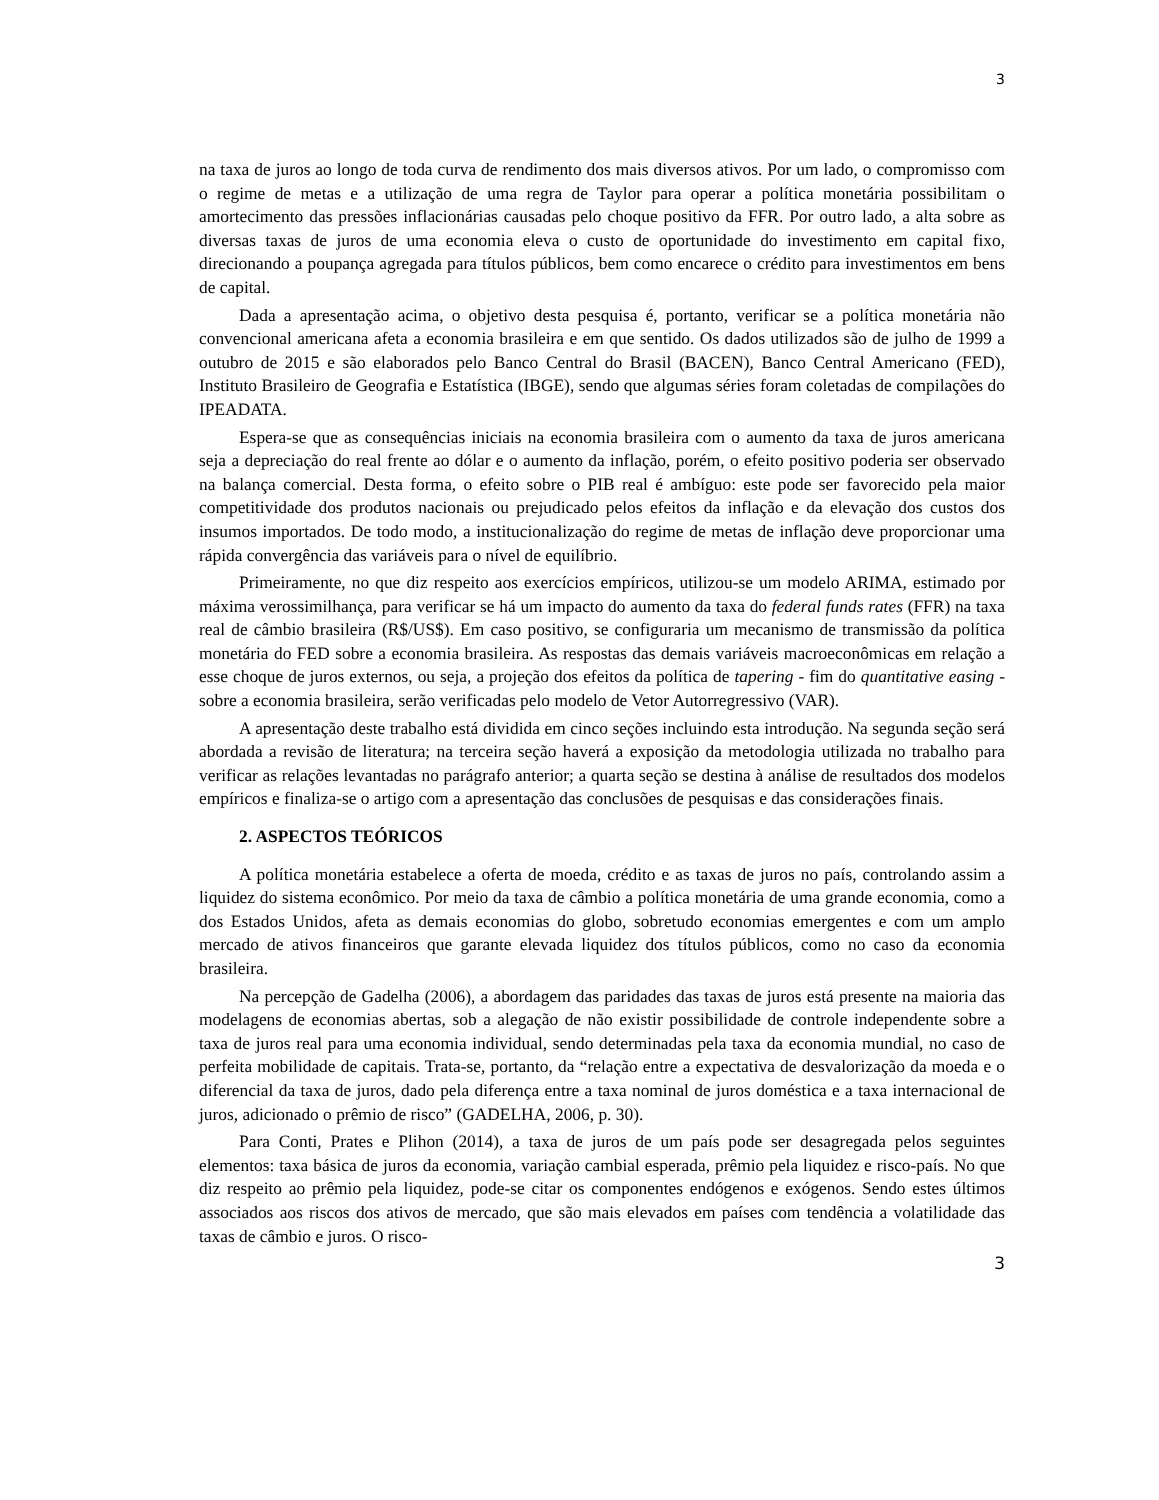3
na taxa de juros ao longo de toda curva de rendimento dos mais diversos ativos. Por um lado, o compromisso com o regime de metas e a utilização de uma regra de Taylor para operar a política monetária possibilitam o amortecimento das pressões inflacionárias causadas pelo choque positivo da FFR. Por outro lado, a alta sobre as diversas taxas de juros de uma economia eleva o custo de oportunidade do investimento em capital fixo, direcionando a poupança agregada para títulos públicos, bem como encarece o crédito para investimentos em bens de capital.
Dada a apresentação acima, o objetivo desta pesquisa é, portanto, verificar se a política monetária não convencional americana afeta a economia brasileira e em que sentido. Os dados utilizados são de julho de 1999 a outubro de 2015 e são elaborados pelo Banco Central do Brasil (BACEN), Banco Central Americano (FED), Instituto Brasileiro de Geografia e Estatística (IBGE), sendo que algumas séries foram coletadas de compilações do IPEADATA.
Espera-se que as consequências iniciais na economia brasileira com o aumento da taxa de juros americana seja a depreciação do real frente ao dólar e o aumento da inflação, porém, o efeito positivo poderia ser observado na balança comercial. Desta forma, o efeito sobre o PIB real é ambíguo: este pode ser favorecido pela maior competitividade dos produtos nacionais ou prejudicado pelos efeitos da inflação e da elevação dos custos dos insumos importados. De todo modo, a institucionalização do regime de metas de inflação deve proporcionar uma rápida convergência das variáveis para o nível de equilíbrio.
Primeiramente, no que diz respeito aos exercícios empíricos, utilizou-se um modelo ARIMA, estimado por máxima verossimilhança, para verificar se há um impacto do aumento da taxa do federal funds rates (FFR) na taxa real de câmbio brasileira (R$/US$). Em caso positivo, se configuraria um mecanismo de transmissão da política monetária do FED sobre a economia brasileira. As respostas das demais variáveis macroeconômicas em relação a esse choque de juros externos, ou seja, a projeção dos efeitos da política de tapering - fim do quantitative easing - sobre a economia brasileira, serão verificadas pelo modelo de Vetor Autorregressivo (VAR).
A apresentação deste trabalho está dividida em cinco seções incluindo esta introdução. Na segunda seção será abordada a revisão de literatura; na terceira seção haverá a exposição da metodologia utilizada no trabalho para verificar as relações levantadas no parágrafo anterior; a quarta seção se destina à análise de resultados dos modelos empíricos e finaliza-se o artigo com a apresentação das conclusões de pesquisas e das considerações finais.
2. ASPECTOS TEÓRICOS
A política monetária estabelece a oferta de moeda, crédito e as taxas de juros no país, controlando assim a liquidez do sistema econômico. Por meio da taxa de câmbio a política monetária de uma grande economia, como a dos Estados Unidos, afeta as demais economias do globo, sobretudo economias emergentes e com um amplo mercado de ativos financeiros que garante elevada liquidez dos títulos públicos, como no caso da economia brasileira.
Na percepção de Gadelha (2006), a abordagem das paridades das taxas de juros está presente na maioria das modelagens de economias abertas, sob a alegação de não existir possibilidade de controle independente sobre a taxa de juros real para uma economia individual, sendo determinadas pela taxa da economia mundial, no caso de perfeita mobilidade de capitais. Trata-se, portanto, da “relação entre a expectativa de desvalorização da moeda e o diferencial da taxa de juros, dado pela diferença entre a taxa nominal de juros doméstica e a taxa internacional de juros, adicionado o prêmio de risco” (GADELHA, 2006, p. 30).
Para Conti, Prates e Plihon (2014), a taxa de juros de um país pode ser desagregada pelos seguintes elementos: taxa básica de juros da economia, variação cambial esperada, prêmio pela liquidez e risco-país. No que diz respeito ao prêmio pela liquidez, pode-se citar os componentes endógenos e exógenos. Sendo estes últimos associados aos riscos dos ativos de mercado, que são mais elevados em países com tendência a volatilidade das taxas de câmbio e juros. O risco-
3